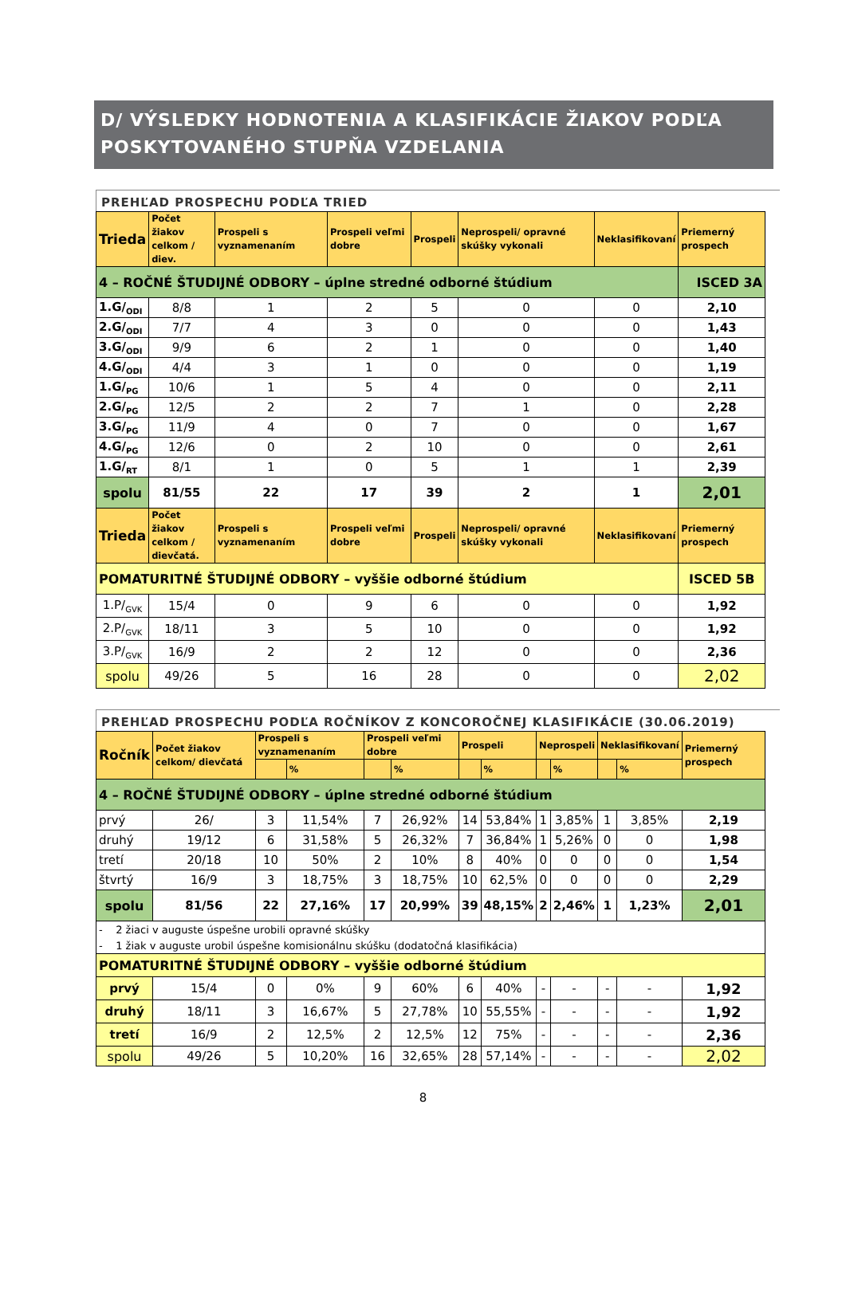D/ VÝSLEDKY HODNOTENIA A KLASIFIKÁCIE ŽIAKOV PODĽA POSKYTOVANÉHO STUPŇA VZDELANIA
PREHĽAD PROSPECHU PODĽA TRIED
| Trieda | Počet žiakov celkom / diev. | Prospeli s vyznamenaním | Prospeli veľmi dobre | Prospeli | Neprospeli/ opravné skúšky vykonali | Neklasifikovaní | Priemerný prospech |
| --- | --- | --- | --- | --- | --- | --- | --- |
| 4 – ROČNÉ ŠTUDIJNÉ ODBORY – úplne stredné odborné štúdium | | | | | | | ISCED 3A |
| 1.G/<sub>ODI</sub> | 8/8 | 1 | 2 | 5 | 0 | 0 | 2,10 |
| 2.G/<sub>ODI</sub> | 7/7 | 4 | 3 | 0 | 0 | 0 | 1,43 |
| 3.G/<sub>ODI</sub> | 9/9 | 6 | 2 | 1 | 0 | 0 | 1,40 |
| 4.G/<sub>ODI</sub> | 4/4 | 3 | 1 | 0 | 0 | 0 | 1,19 |
| 1.G/<sub>PG</sub> | 10/6 | 1 | 5 | 4 | 0 | 0 | 2,11 |
| 2.G/<sub>PG</sub> | 12/5 | 2 | 2 | 7 | 1 | 0 | 2,28 |
| 3.G/<sub>PG</sub> | 11/9 | 4 | 0 | 7 | 0 | 0 | 1,67 |
| 4.G/<sub>PG</sub> | 12/6 | 0 | 2 | 10 | 0 | 0 | 2,61 |
| 1.G/<sub>RT</sub> | 8/1 | 1 | 0 | 5 | 1 | 1 | 2,39 |
| spolu | 81/55 | 22 | 17 | 39 | 2 | 1 | 2,01 |
| Trieda | Počet žiakov celkom / dievčatá. | Prospeli s vyznamenaním | Prospeli veľmi dobre | Prospeli | Neprospeli/ opravné skúšky vykonali | Neklasifikovaní | Priemerný prospech |
| POMATURITNÉ ŠTUDIJNÉ ODBORY – vyššie odborné štúdium | | | | | | | ISCED 5B |
| 1.P/<sub>GVK</sub> | 15/4 | 0 | 9 | 6 | 0 | 0 | 1,92 |
| 2.P/<sub>GVK</sub> | 18/11 | 3 | 5 | 10 | 0 | 0 | 1,92 |
| 3.P/<sub>GVK</sub> | 16/9 | 2 | 2 | 12 | 0 | 0 | 2,36 |
| spolu | 49/26 | 5 | 16 | 28 | 0 | 0 | 2,02 |
PREHĽAD PROSPECHU PODĽA ROČNÍKOV Z KONCOROČNEJ KLASIFIKÁCIE (30.06.2019)
| Ročník | Počet žiakov celkom/ dievčatá | Prospeli s vyznamenaním | | Prospeli veľmi dobre | | Prospeli | | Neprospeli | | Neklasifikovaní | | Priemerný prospech |
| --- | --- | --- | --- | --- | --- | --- | --- | --- | --- | --- | --- | --- |
| | | | % | | % | | % | | % | | % | |
| 4 – ROČNÉ ŠTUDIJNÉ ODBORY – úplne stredné odborné štúdium | | | | | | | | | | | | |
| prvý | 26/ | 3 | 11,54% | 7 | 26,92% | 14 | 53,84% | 1 | 3,85% | 1 | 3,85% | 2,19 |
| druhý | 19/12 | 6 | 31,58% | 5 | 26,32% | 7 | 36,84% | 1 | 5,26% | 0 | 0 | 1,98 |
| tretí | 20/18 | 10 | 50% | 2 | 10% | 8 | 40% | 0 | 0 | 0 | 0 | 1,54 |
| štvrtý | 16/9 | 3 | 18,75% | 3 | 18,75% | 10 | 62,5% | 0 | 0 | 0 | 0 | 2,29 |
| spolu | 81/56 | 22 | 27,16% | 17 | 20,99% | 39 | 48,15% | 2 | 2,46% | 1 | 1,23% | 2,01 |
| - 2 žiaci v auguste úspešne urobili opravné skúšky | | | | | | | | | | | | |
| - 1 žiak v auguste urobil úspešne komisionálnu skúšku (dodatočná klasifikácia) | | | | | | | | | | | | |
| POMATURITNÉ ŠTUDIJNÉ ODBORY – vyššie odborné štúdium | | | | | | | | | | | | |
| prvý | 15/4 | 0 | 0% | 9 | 60% | 6 | 40% | - | - | - | - | 1,92 |
| druhý | 18/11 | 3 | 16,67% | 5 | 27,78% | 10 | 55,55% | - | - | - | - | 1,92 |
| tretí | 16/9 | 2 | 12,5% | 2 | 12,5% | 12 | 75% | - | - | - | - | 2,36 |
| spolu | 49/26 | 5 | 10,20% | 16 | 32,65% | 28 | 57,14% | - | - | - | - | 2,02 |
8